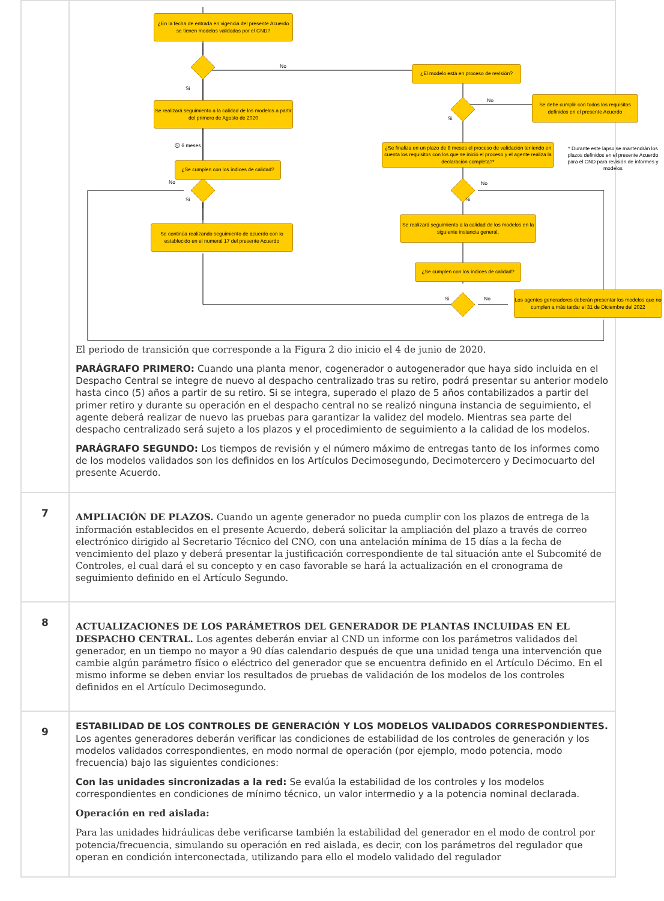| | ¿En la fecha de entrada en vigencia del presente Acuerdo se tienen modelos validados por el CND? ¿El modelo está en proceso de revisión? No Si Se realizará seguimiento a la calidad de los modelos a partir del primero de Agosto de 2020 No Si Se debe cumplir con todos los requisitos definidos en el presente Acuerdo ⏲ 6 meses ¿Se finaliza en un plazo de 8 meses el proceso de validación teniendo en cuenta los requisitos con los que se inició el proceso y el agente realiza la declaración completa?* * Durante este lapso se mantendrán los plazos definidos en el presente Acuerdo para el CND para revisión de informes y modelos ¿Se cumplen con los índices de calidad? No Si No Si Se realizará seguimiento a la calidad de los modelos en la siguiente instancia general. Se continúa realizando seguimiento de acuerdo con lo establecido en el numeral 17 del presente Acuerdo ¿Se cumplen con los índices de calidad? Si No Los agentes generadores deberán presentar los modelos que no cumplen a más tardar el 31 de Diciembre del 2022 El periodo de transición que corresponde a la Figura 2 dio inicio el 4 de junio de 2020. PARÁGRAFO PRIMERO: Cuando una planta menor, cogenerador o autogenerador que haya sido incluida en el Despacho Central se integre de nuevo al despacho centralizado tras su retiro, podrá presentar su anterior modelo hasta cinco (5) años a partir de su retiro. Si se integra, superado el plazo de 5 años contabilizados a partir del primer retiro y durante su operación en el despacho central no se realizó ninguna instancia de seguimiento, el agente deberá realizar de nuevo las pruebas para garantizar la validez del modelo. Mientras sea parte del despacho centralizado será sujeto a los plazos y el procedimiento de seguimiento a la calidad de los modelos. PARÁGRAFO SEGUNDO: Los tiempos de revisión y el número máximo de entregas tanto de los informes como de los modelos validados son los definidos en los Artículos Decimosegundo, Decimotercero y Decimocuarto del presente Acuerdo. |
| 7 | AMPLIACIÓN DE PLAZOS. Cuando un agente generador no pueda cumplir con los plazos de entrega de la información establecidos en el presente Acuerdo, deberá solicitar la ampliación del plazo a través de correo electrónico dirigido al Secretario Técnico del CNO, con una antelación mínima de 15 días a la fecha de vencimiento del plazo y deberá presentar la justificación correspondiente de tal situación ante el Subcomité de Controles, el cual dará el su concepto y en caso favorable se hará la actualización en el cronograma de seguimiento definido en el Artículo Segundo. |
| 8 | ACTUALIZACIONES DE LOS PARÁMETROS DEL GENERADOR DE PLANTAS INCLUIDAS EN EL DESPACHO CENTRAL. Los agentes deberán enviar al CND un informe con los parámetros validados del generador, en un tiempo no mayor a 90 días calendario después de que una unidad tenga una intervención que cambie algún parámetro físico o eléctrico del generador que se encuentra definido en el Artículo Décimo. En el mismo informe se deben enviar los resultados de pruebas de validación de los modelos de los controles definidos en el Artículo Decimosegundo. |
| 9 | ESTABILIDAD DE LOS CONTROLES DE GENERACIÓN Y LOS MODELOS VALIDADOS CORRESPONDIENTES. Los agentes generadores deberán verificar las condiciones de estabilidad de los controles de generación y los modelos validados correspondientes, en modo normal de operación (por ejemplo, modo potencia, modo frecuencia) bajo las siguientes condiciones: Con las unidades sincronizadas a la red: Se evalúa la estabilidad de los controles y los modelos correspondientes en condiciones de mínimo técnico, un valor intermedio y a la potencia nominal declarada. Operación en red aislada: Para las unidades hidráulicas debe verificarse también la estabilidad del generador en el modo de control por potencia/frecuencia, simulando su operación en red aislada, es decir, con los parámetros del regulador que operan en condición interconectada, utilizando para ello el modelo validado del regulador |